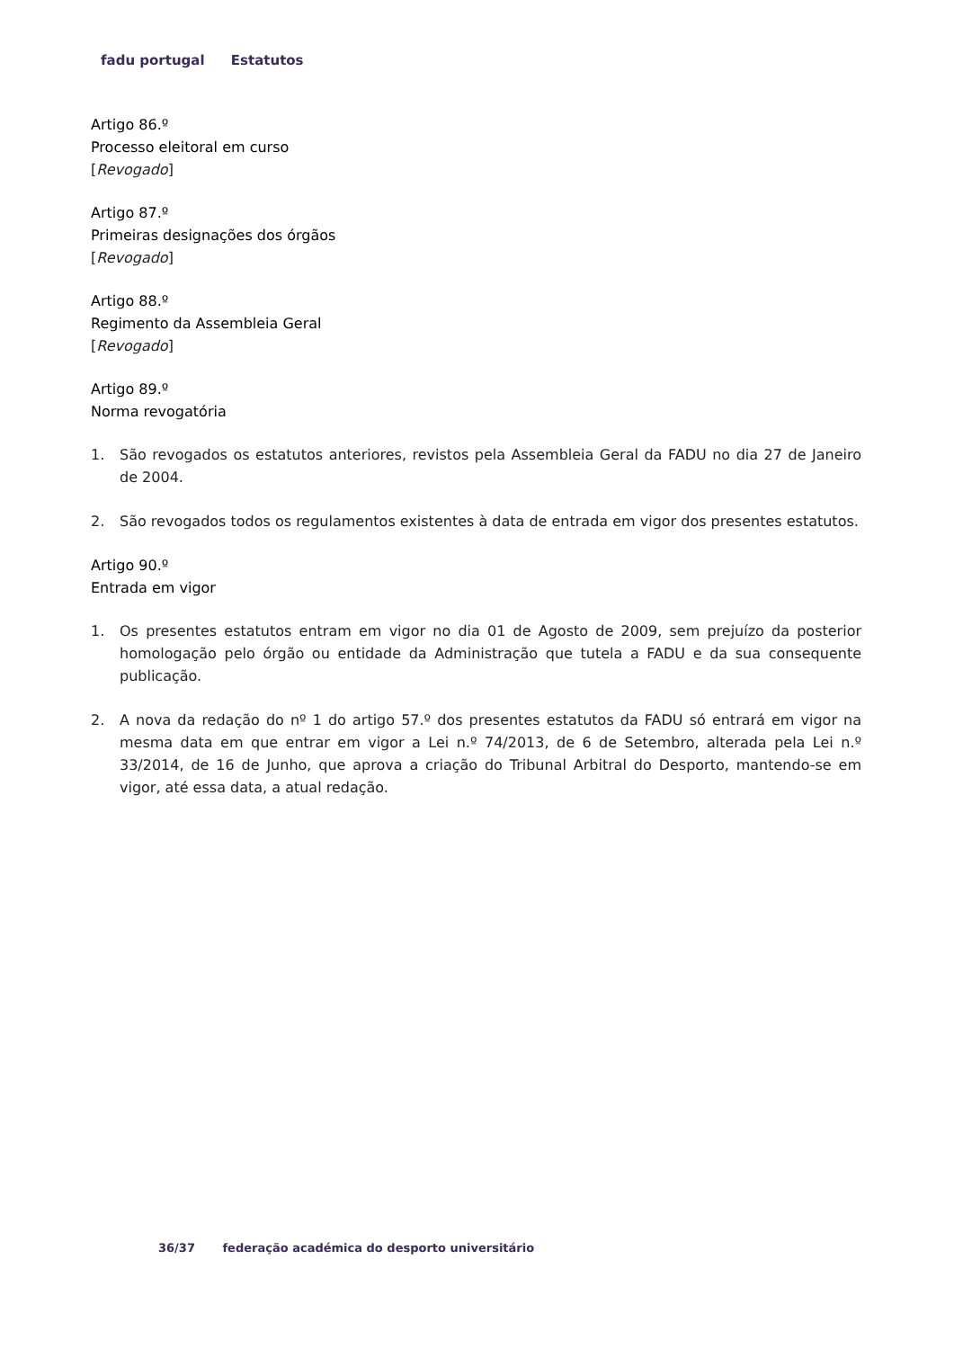fadu portugal Estatutos
Artigo 86.º
Processo eleitoral em curso
[Revogado]
Artigo 87.º
Primeiras designações dos órgãos
[Revogado]
Artigo 88.º
Regimento da Assembleia Geral
[Revogado]
Artigo 89.º
Norma revogatória
1. São revogados os estatutos anteriores, revistos pela Assembleia Geral da FADU no dia 27 de Janeiro de 2004.
2. São revogados todos os regulamentos existentes à data de entrada em vigor dos presentes estatutos.
Artigo 90.º
Entrada em vigor
1. Os presentes estatutos entram em vigor no dia 01 de Agosto de 2009, sem prejuízo da posterior homologação pelo órgão ou entidade da Administração que tutela a FADU e da sua consequente publicação.
2. A nova da redação do nº 1 do artigo 57.º dos presentes estatutos da FADU só entrará em vigor na mesma data em que entrar em vigor a Lei n.º 74/2013, de 6 de Setembro, alterada pela Lei n.º 33/2014, de 16 de Junho, que aprova a criação do Tribunal Arbitral do Desporto, mantendo-se em vigor, até essa data, a atual redação.
36/37 federação académica do desporto universitário